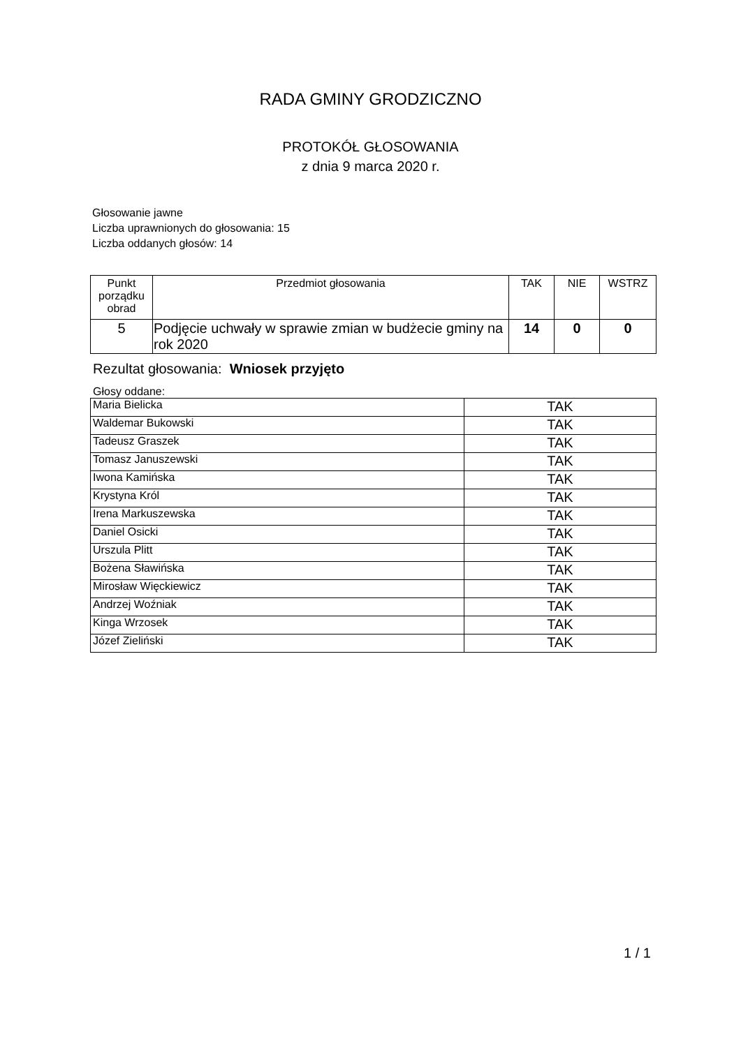RADA GMINY GRODZICZNO
PROTOKÓŁ GŁOSOWANIA
z dnia 9 marca 2020 r.
Głosowanie jawne
Liczba uprawnionych do głosowania: 15
Liczba oddanych głosów: 14
| Punkt porządku obrad | Przedmiot głosowania | TAK | NIE | WSTRZ |
| --- | --- | --- | --- | --- |
| 5 | Podjęcie uchwały w sprawie zmian w budżecie gminy na rok 2020 | 14 | 0 | 0 |
Rezultat głosowania: Wniosek przyjęto
Głosy oddane:
| Maria Bielicka | TAK |
| Waldemar Bukowski | TAK |
| Tadeusz Graszek | TAK |
| Tomasz Januszewski | TAK |
| Iwona Kamińska | TAK |
| Krystyna Król | TAK |
| Irena Markuszewska | TAK |
| Daniel Osicki | TAK |
| Urszula Plitt | TAK |
| Bożena Sławińska | TAK |
| Mirosław Więckiewicz | TAK |
| Andrzej Woźniak | TAK |
| Kinga Wrzosek | TAK |
| Józef Zieliński | TAK |
1 / 1